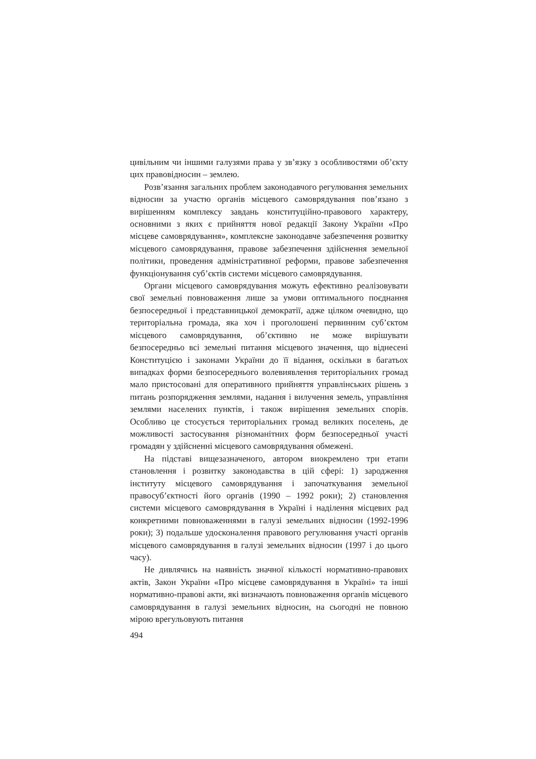цивільним чи іншими галузями права у зв’язку з особливостями об’єкту цих правовідносин – землею.
Розв’язання загальних проблем законодавчого регулювання земельних відносин за участю органів місцевого самоврядування пов’язано з вирішенням комплексу завдань конституційно-правового характеру, основними з яких є прийняття нової редакції Закону України «Про місцеве самоврядування», комплексне законодавче забезпечення розвитку місцевого самоврядування, правове забезпечення здійснення земельної політики, проведення адміністративної реформи, правове забезпечення функціонування суб’єктів системи місцевого самоврядування.
Органи місцевого самоврядування можуть ефективно реалізовувати свої земельні повноваження лише за умови оптимального поєднання безпосередньої і представницької демократії, адже цілком очевидно, що територіальна громада, яка хоч і проголошені первинним суб’єктом місцевого самоврядування, об’єктивно не може вирішувати безпосередньо всі земельні питання місцевого значення, що віднесені Конституцією і законами України до її відання, оскільки в багатьох випадках форми безпосереднього волевиявлення територіальних громад мало пристосовані для оперативного прийняття управлінських рішень з питань розпорядження землями, надання і вилучення земель, управління землями населених пунктів, і також вирішення земельних спорів. Особливо це стосується територіальних громад великих поселень, де можливості застосування різноманітних форм безпосередньої участі громадян у здійсненні місцевого самоврядування обмежені.
На підставі вищезазначеного, автором виокремлено три етапи становлення і розвитку законодавства в цій сфері: 1) зародження інституту місцевого самоврядування і започаткування земельної правосуб’єктності його органів (1990 – 1992 роки); 2) становлення системи місцевого самоврядування в Україні і наділення місцевих рад конкретними повноваженнями в галузі земельних відносин (1992-1996 роки); 3) подальше удосконалення правового регулювання участі органів місцевого самоврядування в галузі земельних відносин (1997 і до цього часу).
Не дивлячись на наявність значної кількості нормативно-правових актів, Закон України «Про місцеве самоврядування в Україні» та інші нормативно-правові акти, які визначають повноваження органів місцевого самоврядування в галузі земельних відносин, на сьогодні не повною мірою врегульовують питання
494